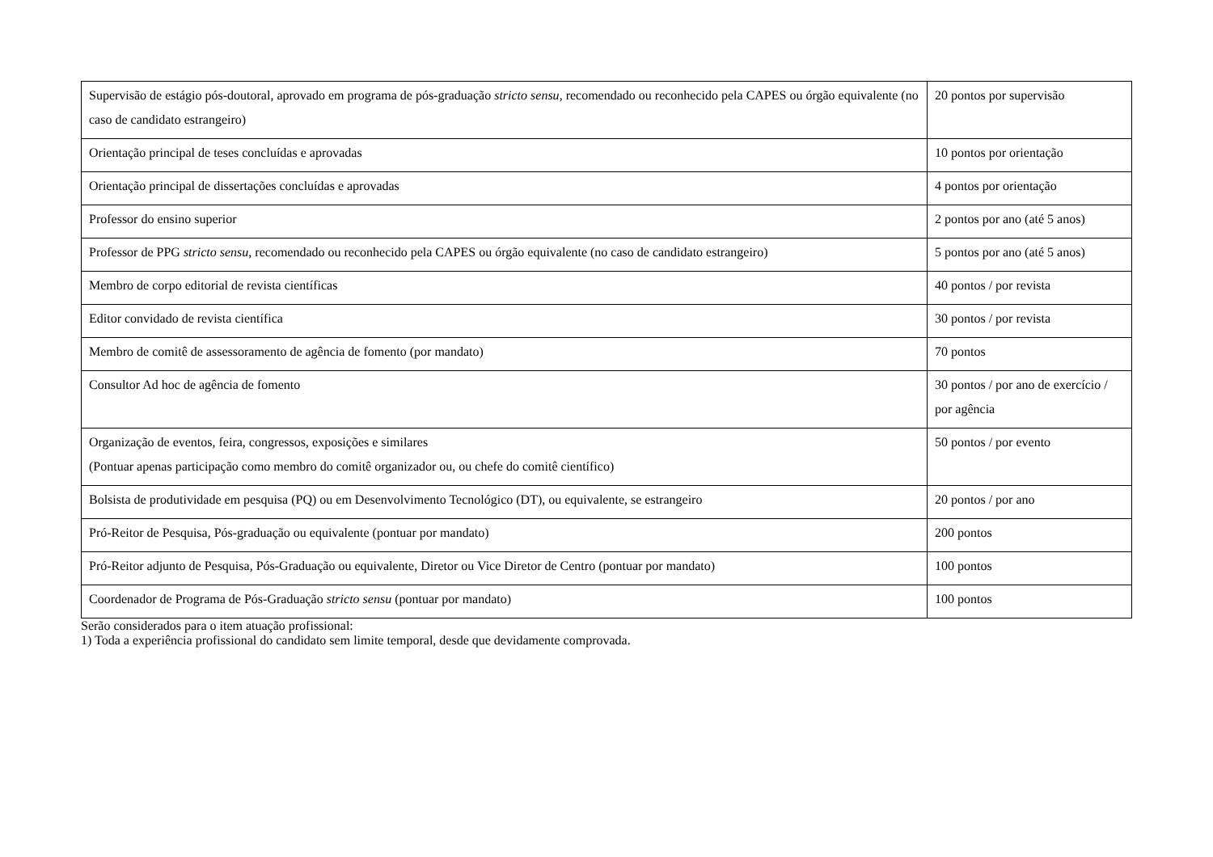| Supervisão de estágio pós-doutoral, aprovado em programa de pós-graduação stricto sensu , recomendado ou reconhecido pela CAPES ou órgão equivalente (no caso de candidato estrangeiro) | 20 pontos por supervisão |
| Orientação principal de teses concluídas e aprovadas | 10 pontos por orientação |
| Orientação principal de dissertações concluídas e aprovadas | 4 pontos por orientação |
| Professor do ensino superior | 2 pontos por ano (até 5 anos) |
| Professor de PPG stricto sensu , recomendado ou reconhecido pela CAPES ou órgão equivalente (no caso de candidato estrangeiro) | 5 pontos por ano (até 5 anos) |
| Membro de corpo editorial de revista científicas | 40 pontos / por revista |
| Editor convidado de revista científica | 30 pontos / por revista |
| Membro de comitê de assessoramento de agência de fomento (por mandato) | 70 pontos |
| Consultor Ad hoc de agência de fomento | 30 pontos / por ano de exercício / por agência |
| Organização de eventos, feira, congressos, exposições e similares (Pontuar apenas participação como membro do comitê organizador ou, ou chefe do comitê científico) | 50 pontos / por evento |
| Bolsista de produtividade em pesquisa (PQ) ou em Desenvolvimento Tecnológico (DT), ou equivalente, se estrangeiro | 20 pontos / por ano |
| Pró-Reitor de Pesquisa, Pós-graduação ou equivalente (pontuar por mandato) | 200 pontos |
| Pró-Reitor adjunto de Pesquisa, Pós-Graduação ou equivalente, Diretor ou Vice Diretor de Centro (pontuar por mandato) | 100 pontos |
| Coordenador de Programa de Pós-Graduação stricto sensu (pontuar por mandato) | 100 pontos |
Serão considerados para o item atuação profissional:
1) Toda a experiência profissional do candidato sem limite temporal, desde que devidamente comprovada.